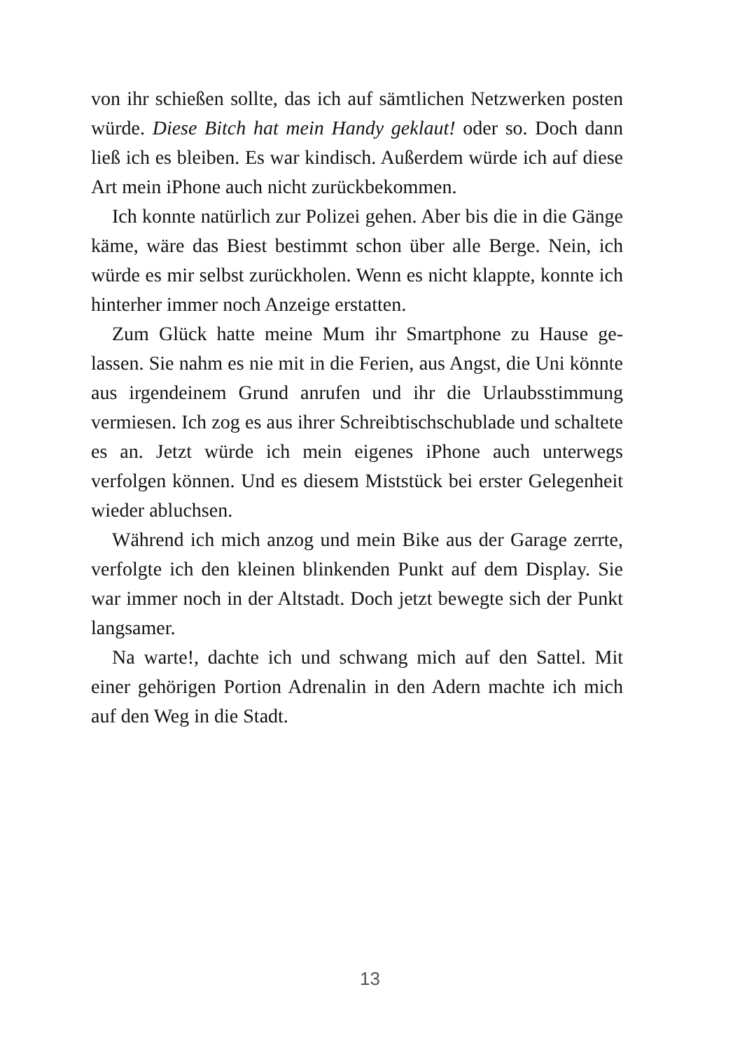von ihr schießen sollte, das ich auf sämtlichen Netzwerken pos­ten würde. Diese Bitch hat mein Handy geklaut! oder so. Doch dann ließ ich es bleiben. Es war kindisch. Außerdem würde ich auf diese Art mein iPhone auch nicht zurückbekommen.
Ich konnte natürlich zur Polizei gehen. Aber bis die in die Gänge käme, wäre das Biest bestimmt schon über alle Berge. Nein, ich würde es mir selbst zurückholen. Wenn es nicht klapp­te, konnte ich hinterher immer noch Anzeige erstatten.
Zum Glück hatte meine Mum ihr Smartphone zu Hause ge­lassen. Sie nahm es nie mit in die Ferien, aus Angst, die Uni könnte aus irgendeinem Grund anrufen und ihr die Urlaubs­stimmung vermiesen. Ich zog es aus ihrer Schreibtischschublade und schaltete es an. Jetzt würde ich mein eigenes iPhone auch unterwegs verfolgen können. Und es diesem Miststück bei erster Gelegenheit wieder abluchsen.
Während ich mich anzog und mein Bike aus der Garage zerr­te, verfolgte ich den kleinen blinkenden Punkt auf dem Display. Sie war immer noch in der Altstadt. Doch jetzt bewegte sich der Punkt langsamer.
Na warte!, dachte ich und schwang mich auf den Sattel. Mit einer gehörigen Portion Adrenalin in den Adern machte ich mich auf den Weg in die Stadt.
13